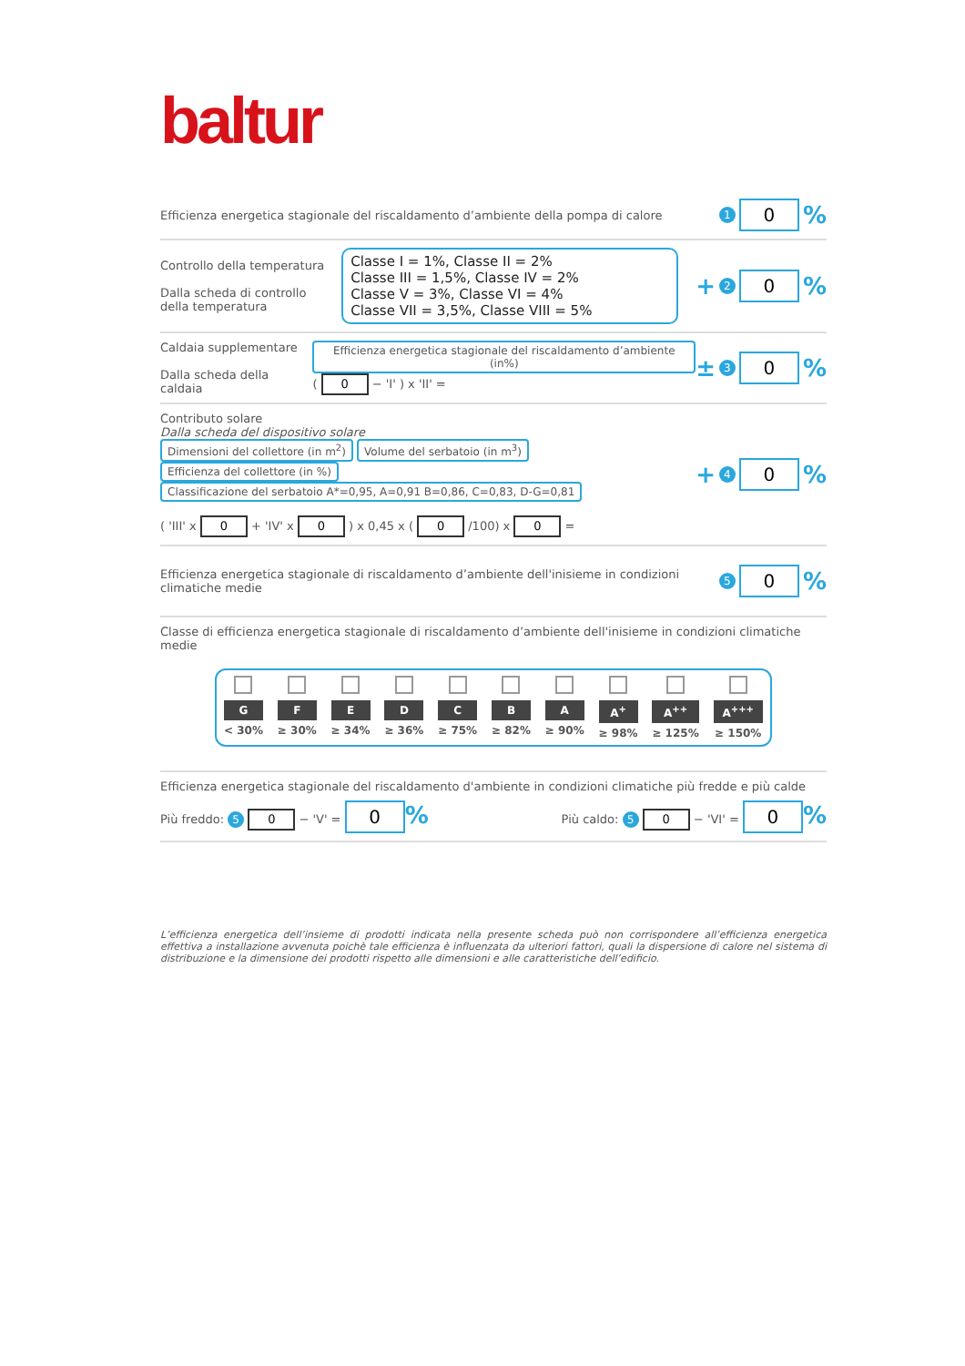baltur
Efficienza energetica stagionale del riscaldamento d’ambiente della pompa di calore
1 0%
Controllo della temperatura
Dalla scheda di controllo
della temperatura
Classe I = 1%, Classe II = 2%
Classe III = 1,5%, Classe IV = 2%
Classe V = 3%, Classe VI = 4%
Classe VII = 3,5%, Classe VIII = 5%
+ 2 0%
Caldaia supplementare
Dalla scheda della caldaia
Efficienza energetica stagionale del riscaldamento d’ambiente (in%)
( 0 − 'I' ) x 'II' =
± 3 0%
Contributo solare
Dalla scheda del dispositivo solare
Dimensioni del collettore (in m<sup>2</sup>) Volume del serbatoio (in m<sup>3</sup>) Efficienza del collettore (in %) Classificazione del serbatoio A*=0,95, A=0,91 B=0,86, C=0,83, D-G=0,81
( 'III' x 0 + 'IV' x 0 ) x 0,45 x ( 0 /100) x 0 =
+ 4 0%
Efficienza energetica stagionale di riscaldamento d’ambiente dell'inisieme in condizioni climatiche medie
5 0%
Classe di efficienza energetica stagionale di riscaldamento d’ambiente dell'inisieme in condizioni climatiche medie
G
< 30%
F
≥ 30%
E
≥ 34%
D
≥ 36%
C
≥ 75%
B
≥ 82%
A
≥ 90%
A<sup>+</sup>
≥ 98%
A<sup>++</sup>
≥ 125%
A<sup>+++</sup>
≥ 150%
Efficienza energetica stagionale del riscaldamento d'ambiente in condizioni climatiche più fredde e più calde
Più freddo: 5 0 − 'V' = 0% Più caldo: 5 0 − 'VI' = 0%
L’efficienza energetica dell’insieme di prodotti indicata nella presente scheda può non corrispondere all’efficienza energetica effettiva a installazione avvenuta poichè tale efficienza è influenzata da ulteriori fattori, quali la dispersione di calore nel sistema di distribuzione e la dimensione dei prodotti rispetto alle dimensioni e alle caratteristiche dell’edificio.